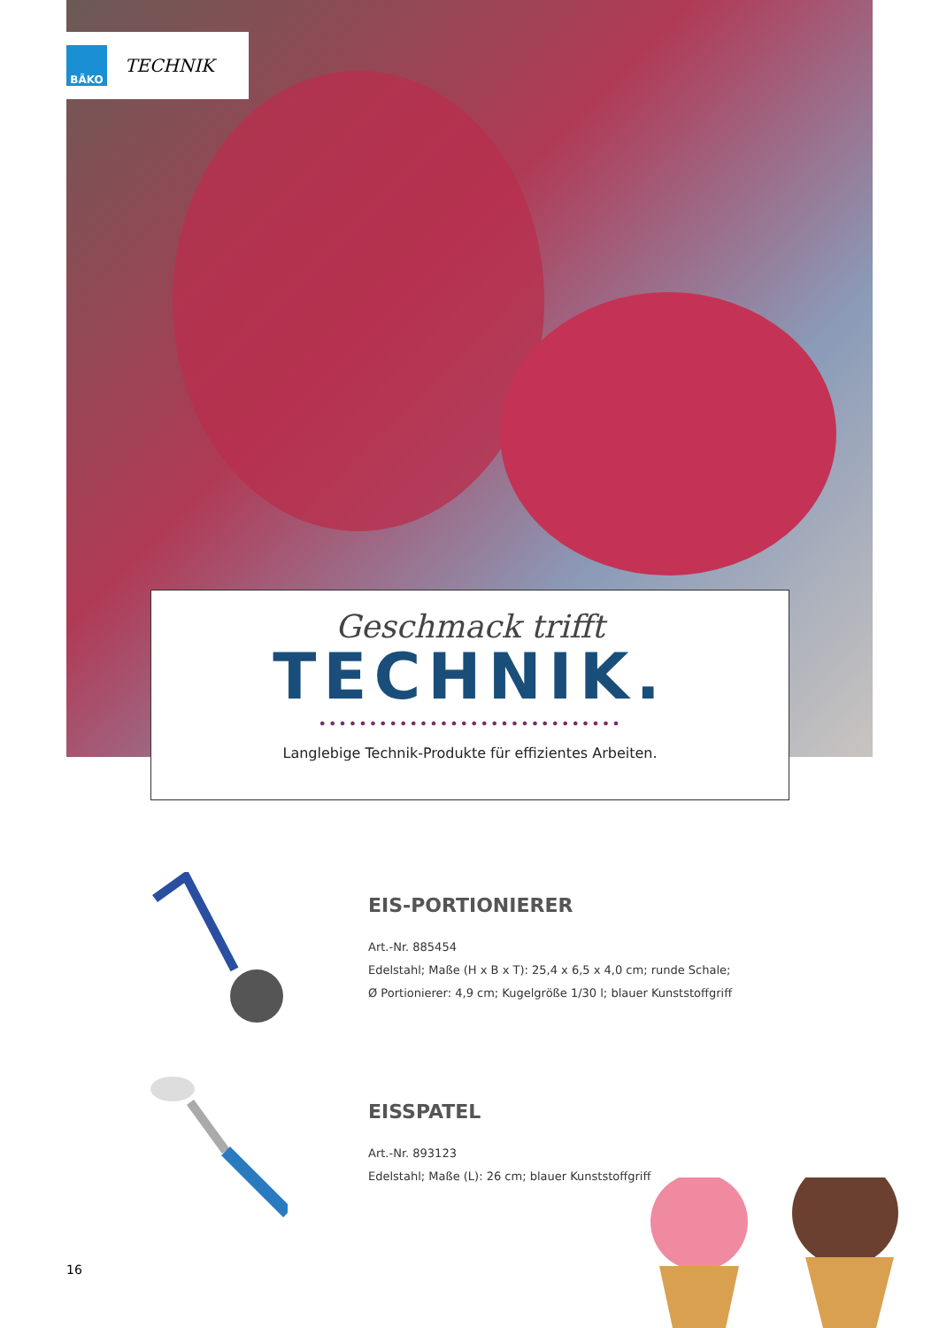BÄKO
TECHNIK
Geschmack trifft
TECHNIK.
••••••••••••••••••••••••••••••
Langlebige Technik-Produkte für effizientes Arbeiten.
EIS-PORTIONIERER
Art.-Nr. 885454
Edelstahl; Maße (H x B x T): 25,4 x 6,5 x 4,0 cm; runde Schale;
Ø Portionierer: 4,9 cm; Kugelgröße 1/30 l; blauer Kunststoffgriff
EISSPATEL
Art.-Nr. 893123
Edelstahl; Maße (L): 26 cm; blauer Kunststoffgriff
16